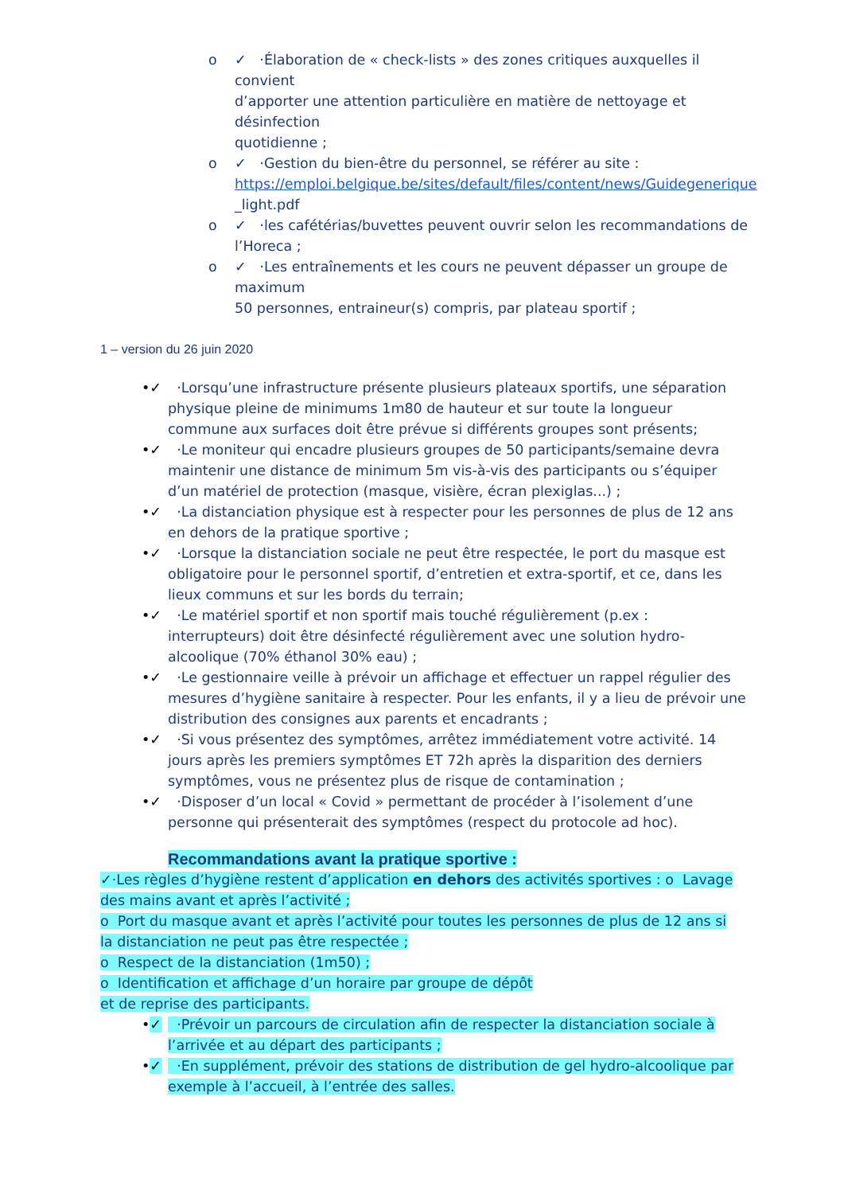o ✓ ·Élaboration de « check-lists » des zones critiques auxquelles il convient
d’apporter une attention particulière en matière de nettoyage et désinfection
quotidienne ;
o ✓ ·Gestion du bien-être du personnel, se référer au site :
https://emploi.belgique.be/sites/default/files/content/news/Guidegenerique
_light.pdf
o ✓ ·les cafétérias/buvettes peuvent ouvrir selon les recommandations de
l’Horeca ;
o ✓ ·Les entraînements et les cours ne peuvent dépasser un groupe de maximum
50 personnes, entraineur(s) compris, par plateau sportif ;
1 – version du 26 juin 2020
•✓ ·Lorsqu’une infrastructure présente plusieurs plateaux sportifs, une séparation physique pleine de minimums 1m80 de hauteur et sur toute la longueur commune aux surfaces doit être prévue si différents groupes sont présents;
•✓ ·Le moniteur qui encadre plusieurs groupes de 50 participants/semaine devra maintenir une distance de minimum 5m vis-à-vis des participants ou s’équiper d’un matériel de protection (masque, visière, écran plexiglas...) ;
•✓ ·La distanciation physique est à respecter pour les personnes de plus de 12 ans en dehors de la pratique sportive ;
•✓ ·Lorsque la distanciation sociale ne peut être respectée, le port du masque est obligatoire pour le personnel sportif, d’entretien et extra-sportif, et ce, dans les lieux communs et sur les bords du terrain;
•✓ ·Le matériel sportif et non sportif mais touché régulièrement (p.ex : interrupteurs) doit être désinfecté régulièrement avec une solution hydro-alcoolique (70% éthanol 30% eau) ;
•✓ ·Le gestionnaire veille à prévoir un affichage et effectuer un rappel régulier des mesures d’hygiène sanitaire à respecter. Pour les enfants, il y a lieu de prévoir une distribution des consignes aux parents et encadrants ;
•✓ ·Si vous présentez des symptômes, arrêtez immédiatement votre activité. 14 jours après les premiers symptômes ET 72h après la disparition des derniers symptômes, vous ne présentez plus de risque de contamination ;
•✓ ·Disposer d’un local « Covid » permettant de procéder à l’isolement d’une personne qui présenterait des symptômes (respect du protocole ad hoc).
Recommandations avant la pratique sportive :
✓·Les règles d’hygiène restent d’application en dehors des activités sportives : o Lavage des mains avant et après l’activité ;
o Port du masque avant et après l’activité pour toutes les personnes de plus de 12 ans si la distanciation ne peut pas être respectée ;
o Respect de la distanciation (1m50) ;
o Identification et affichage d’un horaire par groupe de dépôt
et de reprise des participants.
•✓ ·Prévoir un parcours de circulation afin de respecter la distanciation sociale à l’arrivée et au départ des participants ;
•✓ ·En supplément, prévoir des stations de distribution de gel hydro-alcoolique par exemple à l’accueil, à l’entrée des salles.